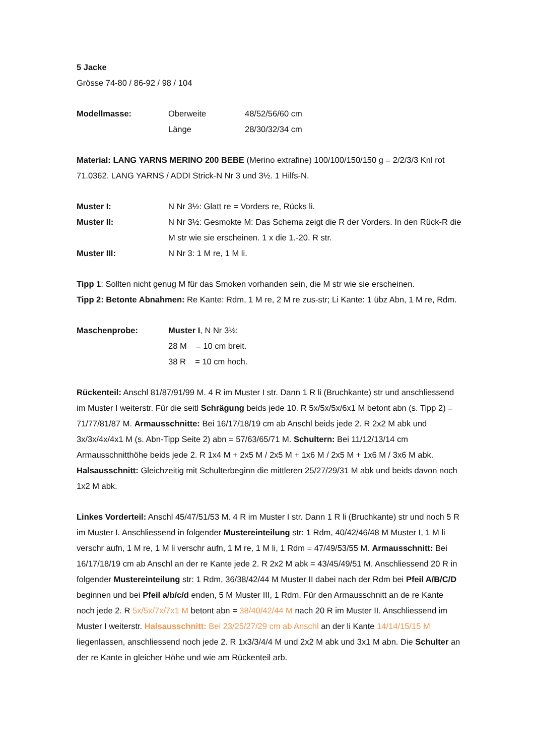5 Jacke
Grösse 74-80 / 86-92 / 98 / 104
Modellmasse: Oberweite 48/52/56/60 cm
Länge 28/30/32/34 cm
Material: LANG YARNS MERINO 200 BEBE (Merino extrafine) 100/100/150/150 g = 2/2/3/3 Knl rot 71.0362. LANG YARNS / ADDI Strick-N Nr 3 und 3½. 1 Hilfs-N.
Muster I: N Nr 3½: Glatt re = Vorders re, Rücks li.
Muster II: N Nr 3½: Gesmokte M: Das Schema zeigt die R der Vorders. In den Rück-R die M str wie sie erscheinen. 1 x die 1.-20. R str.
Muster III: N Nr 3: 1 M re, 1 M li.
Tipp 1: Sollten nicht genug M für das Smoken vorhanden sein, die M str wie sie erscheinen.
Tipp 2: Betonte Abnahmen: Re Kante: Rdm, 1 M re, 2 M re zus-str; Li Kante: 1 übz Abn, 1 M re, Rdm.
Maschenprobe: Muster I, N Nr 3½:
28 M = 10 cm breit.
38 R = 10 cm hoch.
Rückenteil: Anschl 81/87/91/99 M. 4 R im Muster I str. Dann 1 R li (Bruchkante) str und anschliessend im Muster I weiterstr. Für die seitl Schrägung beids jede 10. R 5x/5x/5x/6x1 M betont abn (s. Tipp 2) = 71/77/81/87 M. Armausschnitte: Bei 16/17/18/19 cm ab Anschl beids jede 2. R 2x2 M abk und 3x/3x/4x/4x1 M (s. Abn-Tipp Seite 2) abn = 57/63/65/71 M. Schultern: Bei 11/12/13/14 cm Armausschnitthöhe beids jede 2. R 1x4 M + 2x5 M / 2x5 M + 1x6 M / 2x5 M + 1x6 M / 3x6 M abk. Halsausschnitt: Gleichzeitig mit Schulterbeginn die mittleren 25/27/29/31 M abk und beids davon noch 1x2 M abk.
Linkes Vorderteil: Anschl 45/47/51/53 M. 4 R im Muster I str. Dann 1 R li (Bruchkante) str und noch 5 R im Muster I. Anschliessend in folgender Mustereinteilung str: 1 Rdm, 40/42/46/48 M Muster I, 1 M li verschr aufn, 1 M re, 1 M li verschr aufn, 1 M re, 1 M li, 1 Rdm = 47/49/53/55 M. Armausschnitt: Bei 16/17/18/19 cm ab Anschl an der re Kante jede 2. R 2x2 M abk = 43/45/49/51 M. Anschliessend 20 R in folgender Mustereinteilung str: 1 Rdm, 36/38/42/44 M Muster II dabei nach der Rdm bei Pfeil A/B/C/D beginnen und bei Pfeil a/b/c/d enden, 5 M Muster III, 1 Rdm. Für den Armausschnitt an de re Kante noch jede 2. R 5x/5x/7x/7x1 M betont abn = 38/40/42/44 M nach 20 R im Muster II. Anschliessend im Muster I weiterstr. Halsausschnitt: Bei 23/25/27/29 cm ab Anschl an der li Kante 14/14/15/15 M liegenlassen, anschliessend noch jede 2. R 1x3/3/4/4 M und 2x2 M abk und 3x1 M abn. Die Schulter an der re Kante in gleicher Höhe und wie am Rückenteil arb.